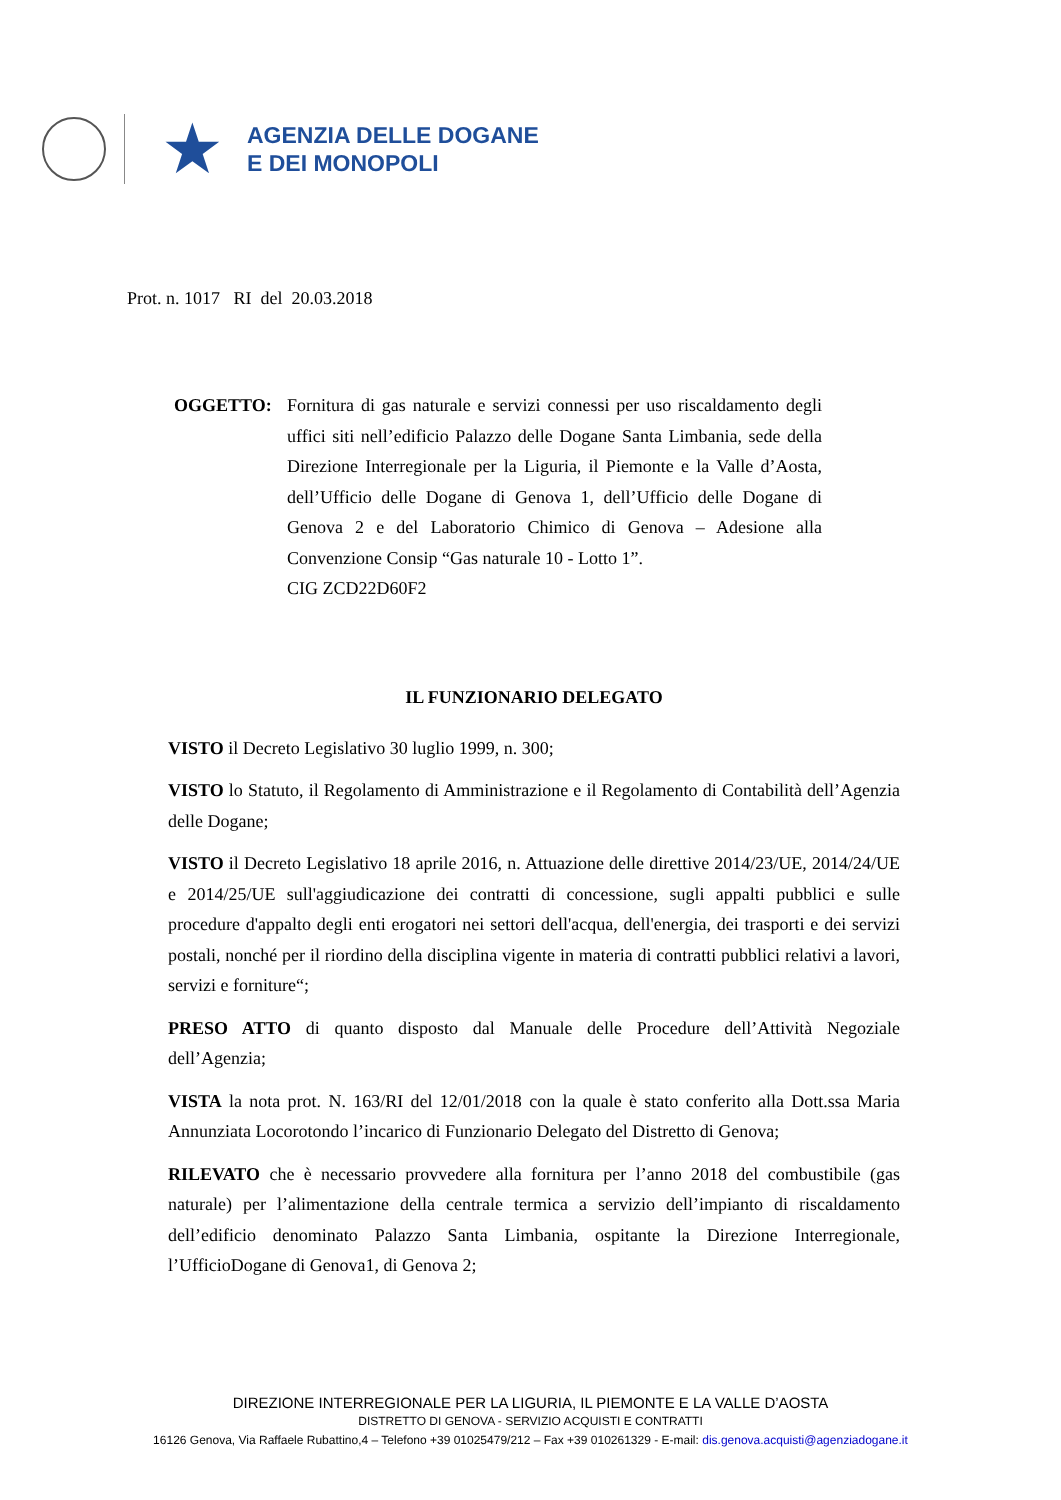★
AGENZIA DELLE DOGANE
E DEI MONOPOLI
Prot. n. 1017 RI del 20.03.2018
OGGETTO: Fornitura di gas naturale e servizi connessi per uso riscaldamento degli uffici siti nell’edificio Palazzo delle Dogane Santa Limbania, sede della Direzione Interregionale per la Liguria, il Piemonte e la Valle d’Aosta, dell’Ufficio delle Dogane di Genova 1, dell’Ufficio delle Dogane di Genova 2 e del Laboratorio Chimico di Genova – Adesione alla Convenzione Consip “Gas naturale 10 - Lotto 1”.
CIG ZCD22D60F2
IL FUNZIONARIO DELEGATO
VISTO il Decreto Legislativo 30 luglio 1999, n. 300;
VISTO lo Statuto, il Regolamento di Amministrazione e il Regolamento di Contabilità dell’Agenzia delle Dogane;
VISTO il Decreto Legislativo 18 aprile 2016, n. Attuazione delle direttive 2014/23/UE, 2014/24/UE e 2014/25/UE sull'aggiudicazione dei contratti di concessione, sugli appalti pubblici e sulle procedure d'appalto degli enti erogatori nei settori dell'acqua, dell'energia, dei trasporti e dei servizi postali, nonché per il riordino della disciplina vigente in materia di contratti pubblici relativi a lavori, servizi e forniture“;
PRESO ATTO di quanto disposto dal Manuale delle Procedure dell’Attività Negoziale dell’Agenzia;
VISTA la nota prot. N. 163/RI del 12/01/2018 con la quale è stato conferito alla Dott.ssa Maria Annunziata Locorotondo l’incarico di Funzionario Delegato del Distretto di Genova;
RILEVATO che è necessario provvedere alla fornitura per l’anno 2018 del combustibile (gas naturale) per l’alimentazione della centrale termica a servizio dell’impianto di riscaldamento dell’edificio denominato Palazzo Santa Limbania, ospitante la Direzione Interregionale, l’UfficioDogane di Genova1, di Genova 2;
DIREZIONE INTERREGIONALE PER LA LIGURIA, IL PIEMONTE E LA VALLE D’AOSTA
DISTRETTO DI GENOVA - SERVIZIO ACQUISTI E CONTRATTI
16126 Genova, Via Raffaele Rubattino,4 – Telefono +39 01025479/212 – Fax +39 010261329 - E-mail: dis.genova.acquisti@agenziadogane.it